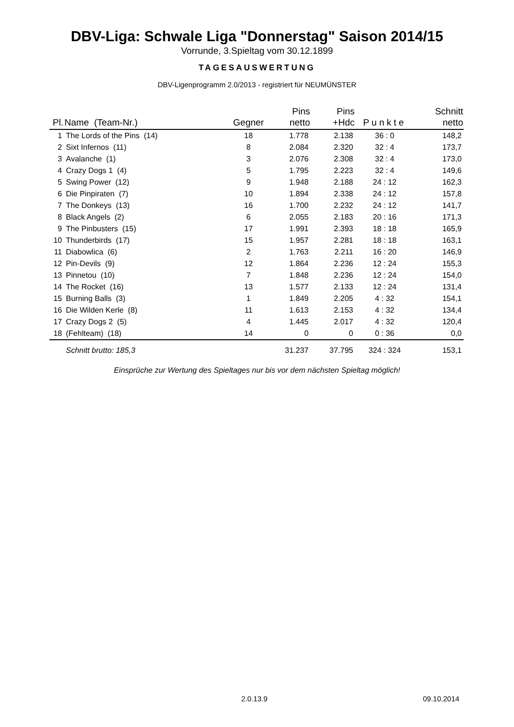DBV-Liga: Schwale Liga "Donnerstag" Saison 2014/15
Vorrunde, 3.Spieltag vom 30.12.1899
TAGESAUSWERTUNG
DBV-Ligenprogramm 2.0/2013 - registriert für NEUMÜNSTER
| Pl. | Name (Team-Nr.) | Gegner | Pins netto | Pins +Hdc | Punkte | Schnitt netto |
| --- | --- | --- | --- | --- | --- | --- |
| 1 | The Lords of the Pins (14) | 18 | 1.778 | 2.138 | 36 : 0 | 148,2 |
| 2 | Sixt Infernos (11) | 8 | 2.084 | 2.320 | 32 : 4 | 173,7 |
| 3 | Avalanche (1) | 3 | 2.076 | 2.308 | 32 : 4 | 173,0 |
| 4 | Crazy Dogs 1 (4) | 5 | 1.795 | 2.223 | 32 : 4 | 149,6 |
| 5 | Swing Power (12) | 9 | 1.948 | 2.188 | 24 : 12 | 162,3 |
| 6 | Die Pinpiraten (7) | 10 | 1.894 | 2.338 | 24 : 12 | 157,8 |
| 7 | The Donkeys (13) | 16 | 1.700 | 2.232 | 24 : 12 | 141,7 |
| 8 | Black Angels (2) | 6 | 2.055 | 2.183 | 20 : 16 | 171,3 |
| 9 | The Pinbusters (15) | 17 | 1.991 | 2.393 | 18 : 18 | 165,9 |
| 10 | Thunderbirds (17) | 15 | 1.957 | 2.281 | 18 : 18 | 163,1 |
| 11 | Diabowlica (6) | 2 | 1.763 | 2.211 | 16 : 20 | 146,9 |
| 12 | Pin-Devils (9) | 12 | 1.864 | 2.236 | 12 : 24 | 155,3 |
| 13 | Pinnetou (10) | 7 | 1.848 | 2.236 | 12 : 24 | 154,0 |
| 14 | The Rocket (16) | 13 | 1.577 | 2.133 | 12 : 24 | 131,4 |
| 15 | Burning Balls (3) | 1 | 1.849 | 2.205 | 4 : 32 | 154,1 |
| 16 | Die Wilden Kerle (8) | 11 | 1.613 | 2.153 | 4 : 32 | 134,4 |
| 17 | Crazy Dogs 2 (5) | 4 | 1.445 | 2.017 | 4 : 32 | 120,4 |
| 18 | (Fehlteam) (18) | 14 | 0 | 0 | 0 : 36 | 0,0 |
| | Schnitt brutto: 185,3 | | 31.237 | 37.795 | 324 : 324 | 153,1 |
Einsprüche zur Wertung des Spieltages nur bis vor dem nächsten Spieltag möglich!
2.0.13.9 09.10.2014